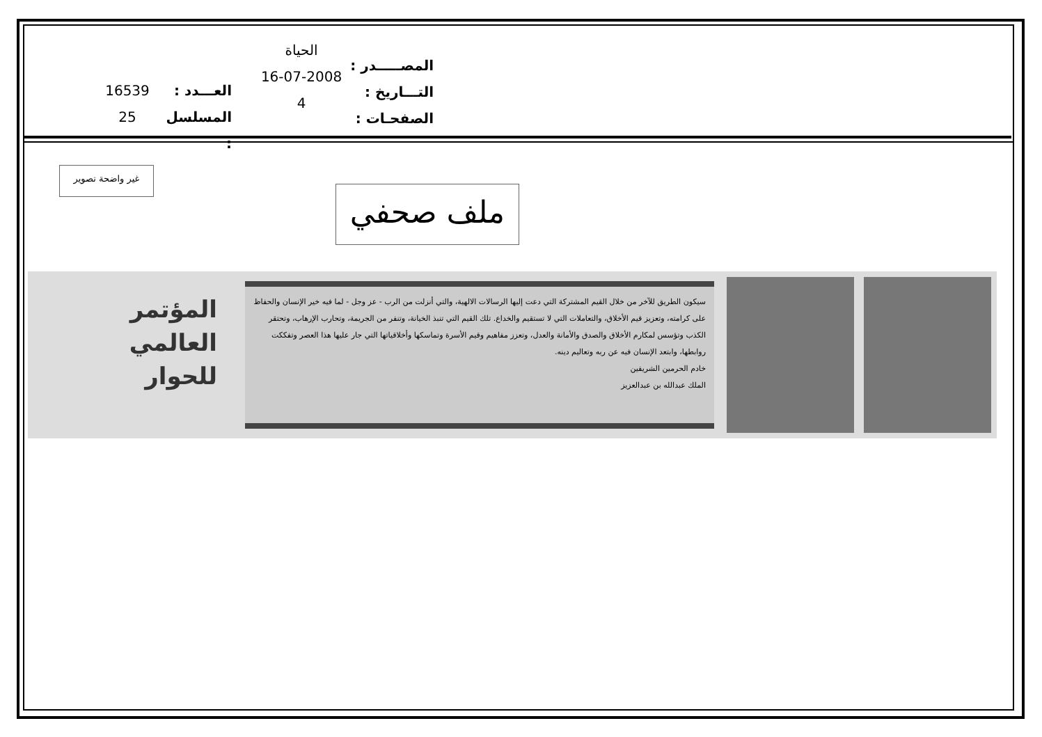المصـــــدر :
التـــاريخ :
الصفحـات :
الحياة
16-07-2008
4
العـــدد :
المسلسل :
16539
25
غير واضحة تصوير
ملف صحفي
سيكون الطريق للآخر من خلال القيم المشتركة التي دعت إليها الرسالات الالهية، والتي أنزلت من الرب - عز وجل - لما فيه خير الإنسان والحفاظ على كرامته، وتعزيز قيم الأخلاق، والتعاملات التي لا تستقيم والخداع. تلك القيم التي تنبذ الخيانة، وتنفر من الجريمة، وتحارب الإرهاب، وتحتقر الكذب وتؤسس لمكارم الأخلاق والصدق والأمانة والعدل، وتعزز مفاهيم وقيم الأسرة وتماسكها وأخلاقياتها التي جار عليها هذا العصر وتفككت روابطها، وابتعد الإنسان فيه عن ربه وتعاليم دينه.
خادم الحرمين الشريفين
الملك عبدالله بن عبدالعزيز
المؤتمر
العالمي
للحوار